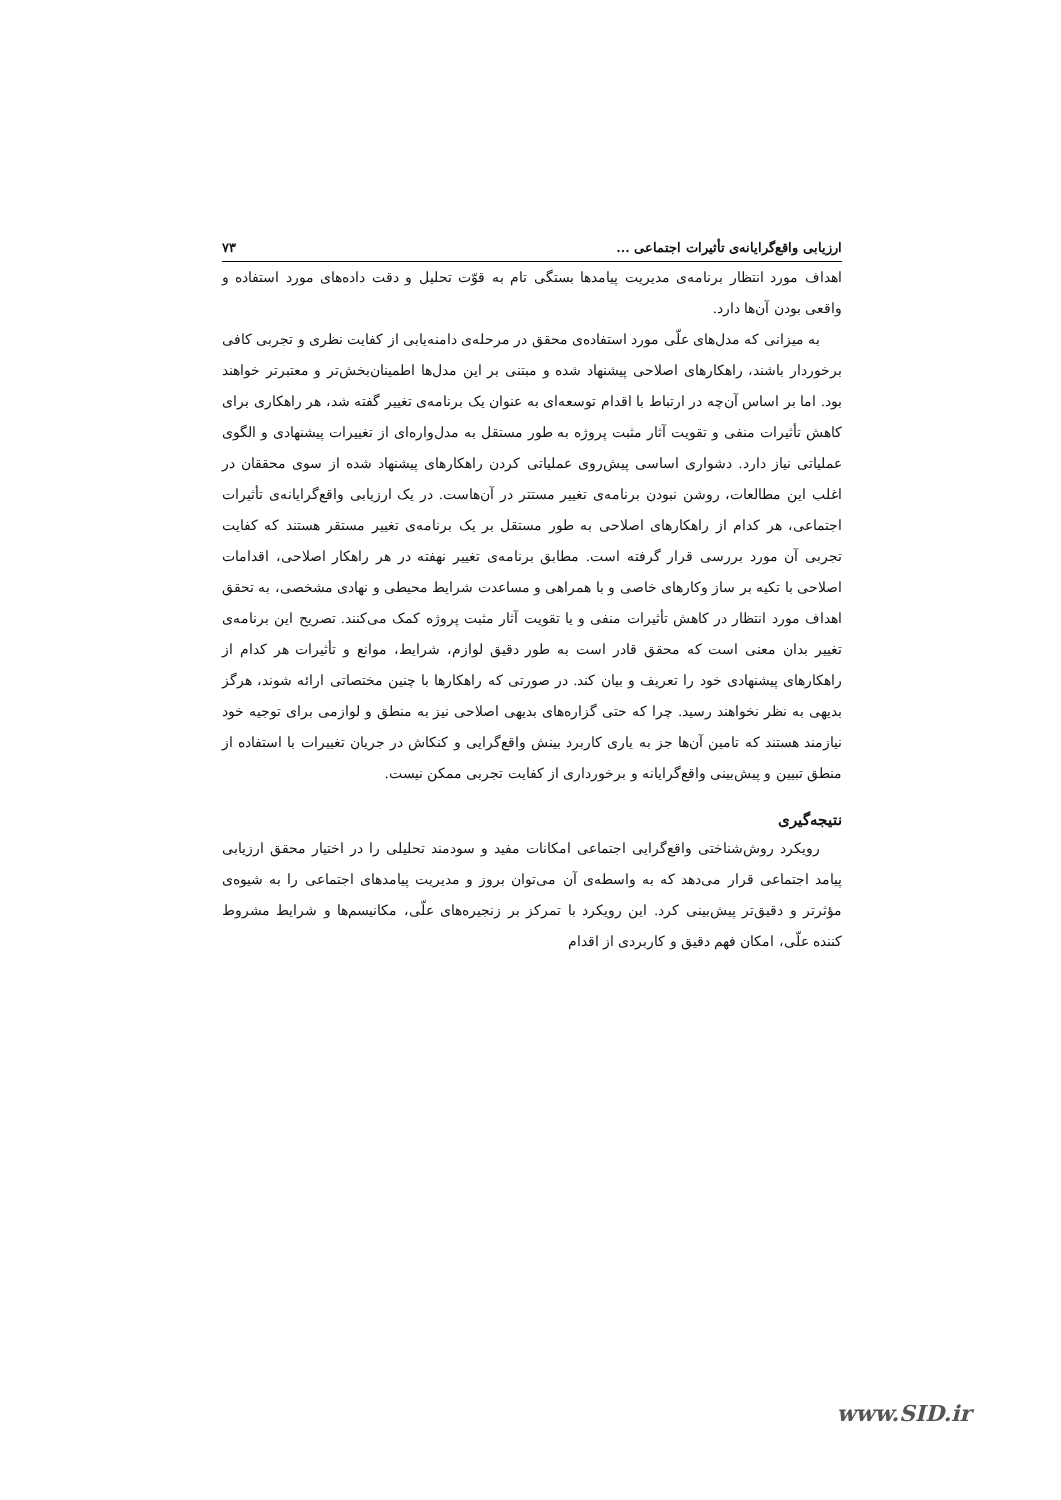ارزیابی واقع‌گرایانه‌ی تأثیرات اجتماعی ... ۷۳
اهداف مورد انتظار برنامه‌ی مدیریت پیامدها بستگی تام به قوّت تحلیل و دقت داده‌های مورد استفاده و واقعی بودن آن‌ها دارد.
به میزانی که مدل‌های علّی مورد استفاده‌ی محقق در مرحله‌ی دامنه‌یابی از کفایت نظری و تجربی کافی برخوردار باشند، راهکارهای اصلاحی پیشنهاد شده و مبتنی بر این مدل‌ها اطمینان‌بخش‌تر و معتبرتر خواهند بود. اما بر اساس آن‌چه در ارتباط با اقدام توسعه‌ای به عنوان یک برنامه‌ی تغییر گفته شد، هر راهکاری برای کاهش تأثیرات منفی و تقویت آثار مثبت پروژه به طور مستقل به مدل‌واره‌ای از تغییرات پیشنهادی و الگوی عملیاتی نیاز دارد. دشواری اساسی پیش‌روی عملیاتی کردن راهکارهای پیشنهاد شده از سوی محققان در اغلب این مطالعات، روشن نبودن برنامه‌ی تغییر مستتر در آن‌هاست. در یک ارزیابی واقع‌گرایانه‌ی تأثیرات اجتماعی، هر کدام از راهکارهای اصلاحی به طور مستقل بر یک برنامه‌ی تغییر مستقر هستند که کفایت تجربی آن مورد بررسی قرار گرفته است. مطابق برنامه‌ی تغییر نهفته در هر راهکار اصلاحی، اقدامات اصلاحی با تکیه بر ساز وکارهای خاصی و با همراهی و مساعدت شرایط محیطی و نهادی مشخصی، به تحقق اهداف مورد انتظار در کاهش تأثیرات منفی و یا تقویت آثار مثبت پروژه کمک می‌کنند. تصریح این برنامه‌ی تغییر بدان معنی است که محقق قادر است به طور دقیق لوازم، شرایط، موانع و تأثیرات هر کدام از راهکارهای پیشنهادی خود را تعریف و بیان کند. در صورتی که راهکارها با چنین مختصاتی ارائه شوند، هرگز بدیهی به نظر نخواهند رسید. چرا که حتی گزاره‌های بدیهی اصلاحی نیز به منطق و لوازمی برای توجیه خود نیازمند هستند که تامین آن‌ها جز به یاری کاربرد بینش واقع‌گرایی و کنکاش در جریان تغییرات با استفاده از منطق تبیین و پیش‌بینی واقع‌گرایانه و برخورداری از کفایت تجربی ممکن نیست.
نتیجه‌گیری
رویکرد روش‌شناختی واقع‌گرایی اجتماعی امکانات مفید و سودمند تحلیلی را در اختیار محقق ارزیابی پیامد اجتماعی قرار می‌دهد که به واسطه‌ی آن می‌توان بروز و مدیریت پیامدهای اجتماعی را به شیوه‌ی مؤثرتر و دقیق‌تر پیش‌بینی کرد. این رویکرد با تمرکز بر زنجیره‌های علّی، مکانیسم‌ها و شرایط مشروط کننده علّی، امکان فهم دقیق و کاربردی از اقدام
www.SID.ir